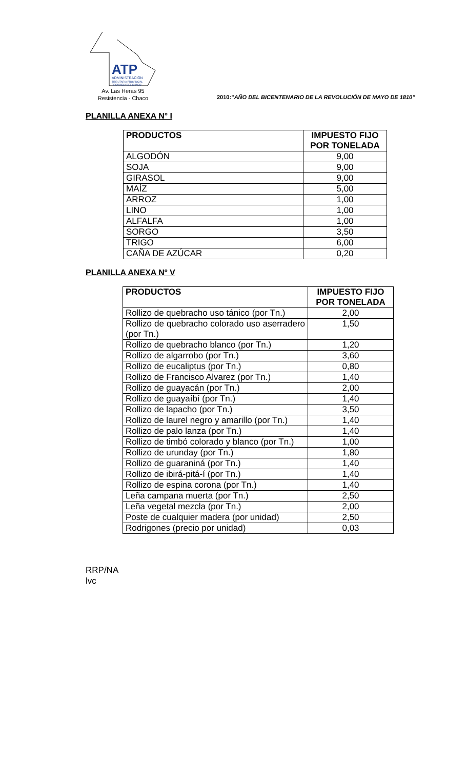ATP
ADMINISTRACIÓN
TRIBUTARIA PROVINCIAL
PROVINCIA DEL CHACO
Av. Las Heras 95
Resistencia - Chaco
2010:”AÑO DEL BICENTENARIO DE LA REVOLUCIÓN DE MAYO DE 1810”
PLANILLA ANEXA N° I
| PRODUCTOS | IMPUESTO FIJO POR TONELADA |
| --- | --- |
| ALGODÓN | 9,00 |
| SOJA | 9,00 |
| GIRASOL | 9,00 |
| MAÍZ | 5,00 |
| ARROZ | 1,00 |
| LINO | 1,00 |
| ALFALFA | 1,00 |
| SORGO | 3,50 |
| TRIGO | 6,00 |
| CAÑA DE AZÚCAR | 0,20 |
PLANILLA ANEXA Nº V
| PRODUCTOS | IMPUESTO FIJO POR TONELADA |
| --- | --- |
| Rollizo de quebracho uso tánico (por Tn.) | 2,00 |
| Rollizo de quebracho colorado uso aserradero (por Tn.) | 1,50 |
| Rollizo de quebracho blanco (por Tn.) | 1,20 |
| Rollizo de algarrobo (por Tn.) | 3,60 |
| Rollizo de eucaliptus (por Tn.) | 0,80 |
| Rollizo de Francisco Alvarez (por Tn.) | 1,40 |
| Rollizo de guayacán (por Tn.) | 2,00 |
| Rollizo de guayaíbí (por Tn.) | 1,40 |
| Rollizo de lapacho (por Tn.) | 3,50 |
| Rollizo de laurel negro y amarillo (por Tn.) | 1,40 |
| Rollizo de palo lanza (por Tn.) | 1,40 |
| Rollizo de timbó colorado y blanco (por Tn.) | 1,00 |
| Rollizo de urunday (por Tn.) | 1,80 |
| Rollizo de guaraniná (por Tn.) | 1,40 |
| Rollizo de ibirá-pitá-í (por Tn.) | 1,40 |
| Rollizo de espina corona (por Tn.) | 1,40 |
| Leña campana muerta (por Tn.) | 2,50 |
| Leña vegetal mezcla (por Tn.) | 2,00 |
| Poste de cualquier madera (por unidad) | 2,50 |
| Rodrigones (precio por unidad) | 0,03 |
RRP/NA
lvc